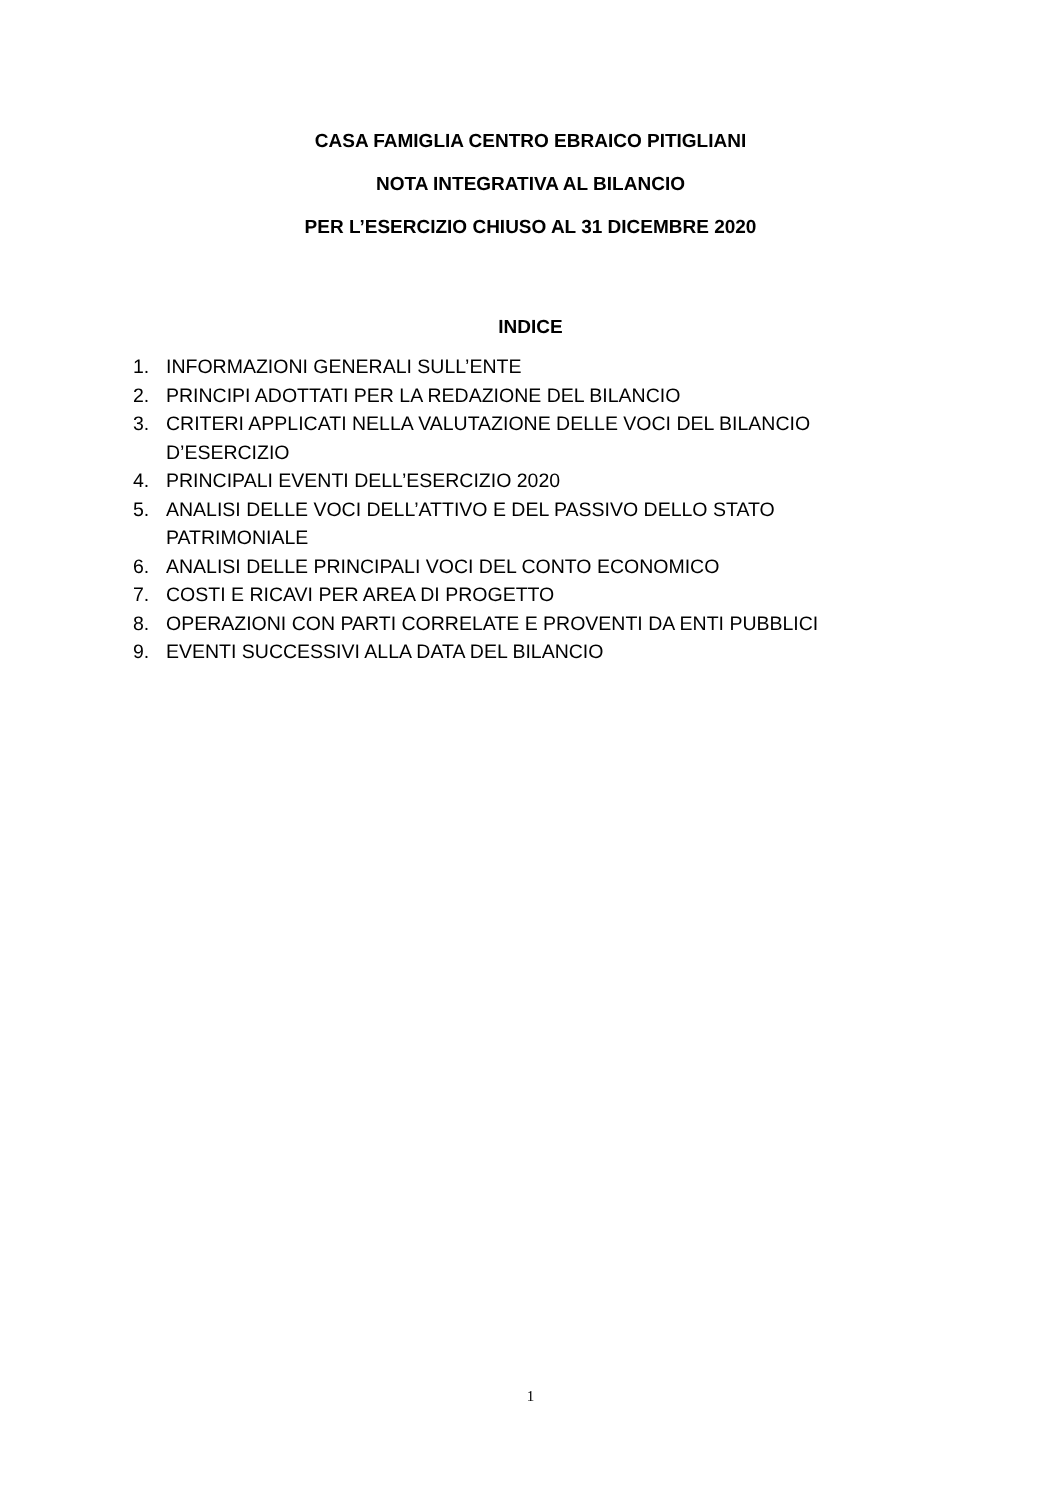CASA FAMIGLIA CENTRO EBRAICO PITIGLIANI
NOTA INTEGRATIVA AL BILANCIO
PER L’ESERCIZIO CHIUSO AL 31 DICEMBRE 2020
INDICE
1. INFORMAZIONI GENERALI SULL’ENTE
2. PRINCIPI ADOTTATI PER LA REDAZIONE DEL BILANCIO
3. CRITERI APPLICATI NELLA VALUTAZIONE DELLE VOCI DEL BILANCIO D’ESERCIZIO
4. PRINCIPALI EVENTI DELL’ESERCIZIO 2020
5. ANALISI DELLE VOCI DELL’ATTIVO E DEL PASSIVO DELLO STATO PATRIMONIALE
6. ANALISI DELLE PRINCIPALI VOCI DEL CONTO ECONOMICO
7. COSTI E RICAVI PER AREA DI PROGETTO
8. OPERAZIONI CON PARTI CORRELATE E PROVENTI DA ENTI PUBBLICI
9. EVENTI SUCCESSIVI ALLA DATA DEL BILANCIO
1